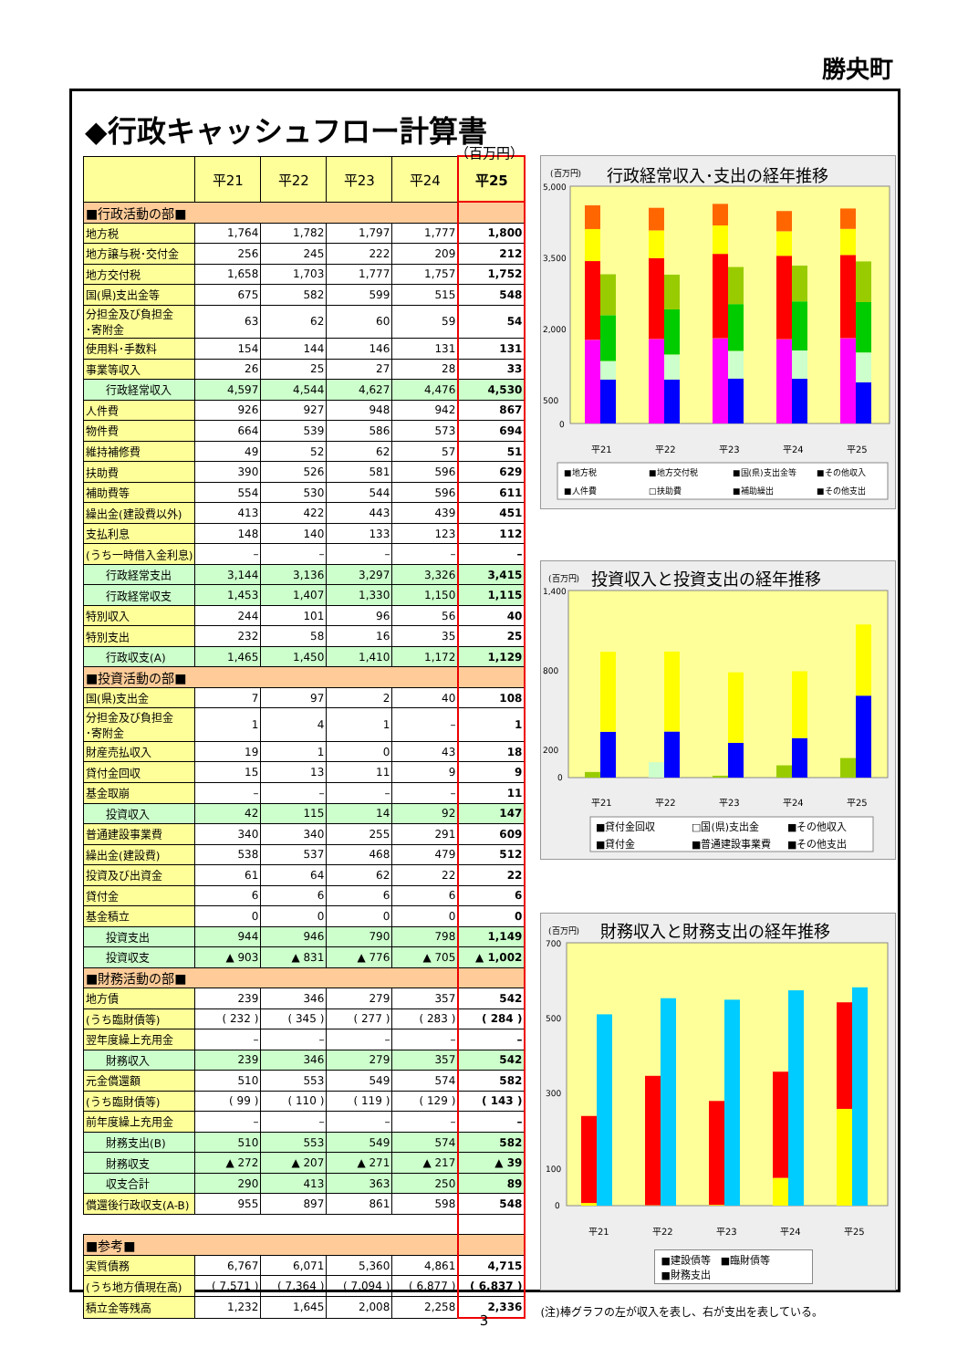勝央町
◆行政キャッシュフロー計算書
（百万円）
| | 平21 | 平22 | 平23 | 平24 | 平25 |
| --- | --- | --- | --- | --- | --- |
| ■行政活動の部■ | | | | | |
| 地方税 | 1,764 | 1,782 | 1,797 | 1,777 | 1,800 |
| 地方譲与税･交付金 | 256 | 245 | 222 | 209 | 212 |
| 地方交付税 | 1,658 | 1,703 | 1,777 | 1,757 | 1,752 |
| 国(県)支出金等 | 675 | 582 | 599 | 515 | 548 |
| 分担金及び負担金 ･寄附金 | 63 | 62 | 60 | 59 | 54 |
| 使用料･手数料 | 154 | 144 | 146 | 131 | 131 |
| 事業等収入 | 26 | 25 | 27 | 28 | 33 |
| 行政経常収入 | 4,597 | 4,544 | 4,627 | 4,476 | 4,530 |
| 人件費 | 926 | 927 | 948 | 942 | 867 |
| 物件費 | 664 | 539 | 586 | 573 | 694 |
| 維持補修費 | 49 | 52 | 62 | 57 | 51 |
| 扶助費 | 390 | 526 | 581 | 596 | 629 |
| 補助費等 | 554 | 530 | 544 | 596 | 611 |
| 繰出金(建設費以外) | 413 | 422 | 443 | 439 | 451 |
| 支払利息 | 148 | 140 | 133 | 123 | 112 |
| (うち一時借入金利息) | – | – | – | – | – |
| 行政経常支出 | 3,144 | 3,136 | 3,297 | 3,326 | 3,415 |
| 行政経常収支 | 1,453 | 1,407 | 1,330 | 1,150 | 1,115 |
| 特別収入 | 244 | 101 | 96 | 56 | 40 |
| 特別支出 | 232 | 58 | 16 | 35 | 25 |
| 行政収支(A) | 1,465 | 1,450 | 1,410 | 1,172 | 1,129 |
| ■投資活動の部■ | | | | | |
| 国(県)支出金 | 7 | 97 | 2 | 40 | 108 |
| 分担金及び負担金 ･寄附金 | 1 | 4 | 1 | – | 1 |
| 財産売払収入 | 19 | 1 | 0 | 43 | 18 |
| 貸付金回収 | 15 | 13 | 11 | 9 | 9 |
| 基金取崩 | – | – | – | – | 11 |
| 投資収入 | 42 | 115 | 14 | 92 | 147 |
| 普通建設事業費 | 340 | 340 | 255 | 291 | 609 |
| 繰出金(建設費) | 538 | 537 | 468 | 479 | 512 |
| 投資及び出資金 | 61 | 64 | 62 | 22 | 22 |
| 貸付金 | 6 | 6 | 6 | 6 | 6 |
| 基金積立 | 0 | 0 | 0 | 0 | 0 |
| 投資支出 | 944 | 946 | 790 | 798 | 1,149 |
| 投資収支 | ▲ 903 | ▲ 831 | ▲ 776 | ▲ 705 | ▲ 1,002 |
| ■財務活動の部■ | | | | | |
| 地方債 | 239 | 346 | 279 | 357 | 542 |
| (うち臨財債等) | ( 232 ) | ( 345 ) | ( 277 ) | ( 283 ) | ( 284 ) |
| 翌年度繰上充用金 | – | – | – | – | – |
| 財務収入 | 239 | 346 | 279 | 357 | 542 |
| 元金償還額 | 510 | 553 | 549 | 574 | 582 |
| (うち臨財債等) | ( 99 ) | ( 110 ) | ( 119 ) | ( 129 ) | ( 143 ) |
| 前年度繰上充用金 | – | – | – | – | – |
| 財務支出(B) | 510 | 553 | 549 | 574 | 582 |
| 財務収支 | ▲ 272 | ▲ 207 | ▲ 271 | ▲ 217 | ▲ 39 |
| 収支合計 | 290 | 413 | 363 | 250 | 89 |
| 償還後行政収支(A-B) | 955 | 897 | 861 | 598 | 548 |
| ■参考■ | | | | | |
| 実質債務 | 6,767 | 6,071 | 5,360 | 4,861 | 4,715 |
| (うち地方債現在高) | ( 7,571 ) | ( 7,364 ) | ( 7,094 ) | ( 6,877 ) | ( 6,837 ) |
| 積立金等残高 | 1,232 | 1,645 | 2,008 | 2,258 | 2,336 |
(百万円)
行政経常収入･支出の経年推移
5,000
3,500
2,000
500
0
平21
平22
平23
平24
平25
■地方税
■地方交付税
■国(県)支出金等
■その他収入
■人件費
□扶助費
■補助繰出
■その他支出
(百万円)
投資収入と投資支出の経年推移
1,400
800
200
0
平21
平22
平23
平24
平25
■貸付金回収
□国(県)支出金
■その他収入
■貸付金
■普通建設事業費
■その他支出
(百万円)
財務収入と財務支出の経年推移
700
500
300
100
0
平21
平22
平23
平24
平25
■建設債等　■臨財債等
■財務支出
(注)棒グラフの左が収入を表し、右が支出を表している。
3